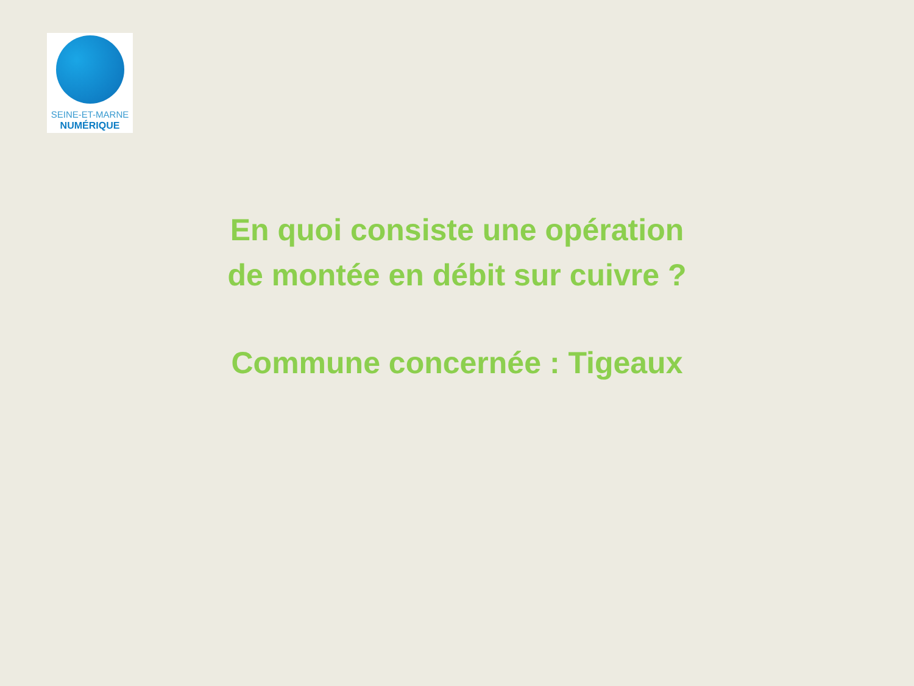SEINE-ET-MARNE
NUMÉRIQUE
En quoi consiste une opération
de montée en débit sur cuivre ?
Commune concernée : Tigeaux